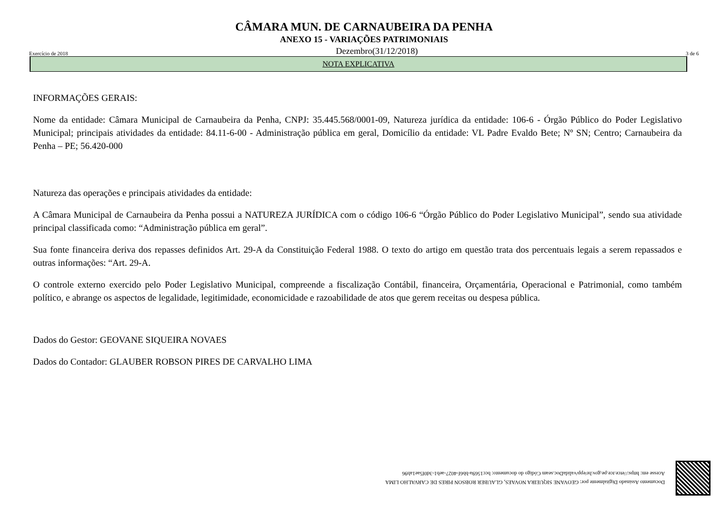CÂMARA MUN. DE CARNAUBEIRA DA PENHA
ANEXO 15 - VARIAÇÕES PATRIMONIAIS
Exercício de 2018 Dezembro(31/12/2018) 3 de 6
NOTA EXPLICATIVA
INFORMAÇÕES GERAIS:
Nome da entidade: Câmara Municipal de Carnaubeira da Penha, CNPJ: 35.445.568/0001-09, Natureza jurídica da entidade: 106-6 - Órgão Público do Poder Legislativo Municipal; principais atividades da entidade: 84.11-6-00 - Administração pública em geral, Domicílio da entidade: VL Padre Evaldo Bete; Nº SN; Centro; Carnaubeira da Penha – PE; 56.420-000
Natureza das operações e principais atividades da entidade:
A Câmara Municipal de Carnaubeira da Penha possui a NATUREZA JURÍDICA com o código 106-6 “Órgão Público do Poder Legislativo Municipal”, sendo sua atividade principal classificada como: “Administração pública em geral”.
Sua fonte financeira deriva dos repasses definidos Art. 29-A da Constituição Federal 1988. O texto do artigo em questão trata dos percentuais legais a serem repassados e outras informações: “Art. 29-A.
O controle externo exercido pelo Poder Legislativo Municipal, compreende a fiscalização Contábil, financeira, Orçamentária, Operacional e Patrimonial, como também político, e abrange os aspectos de legalidade, legitimidade, economicidade e razoabilidade de atos que gerem receitas ou despesa pública.
Dados do Gestor: GEOVANE SIQUEIRA NOVAES
Dados do Contador: GLAUBER ROBSON PIRES DE CARVALHO LIMA
Documento Assinado Digitalmente por: GEOVANE SIQUEIRA NOVAES, GLAUBER ROBSON PIRES DE CARVALHO LIMA
Acesse em: https://etce.tce.pe.gov.br/epp/validaDoc.seam Código do documento: bcc1569a-bb6f-4027-aeb1-3d0f5ae1ab96